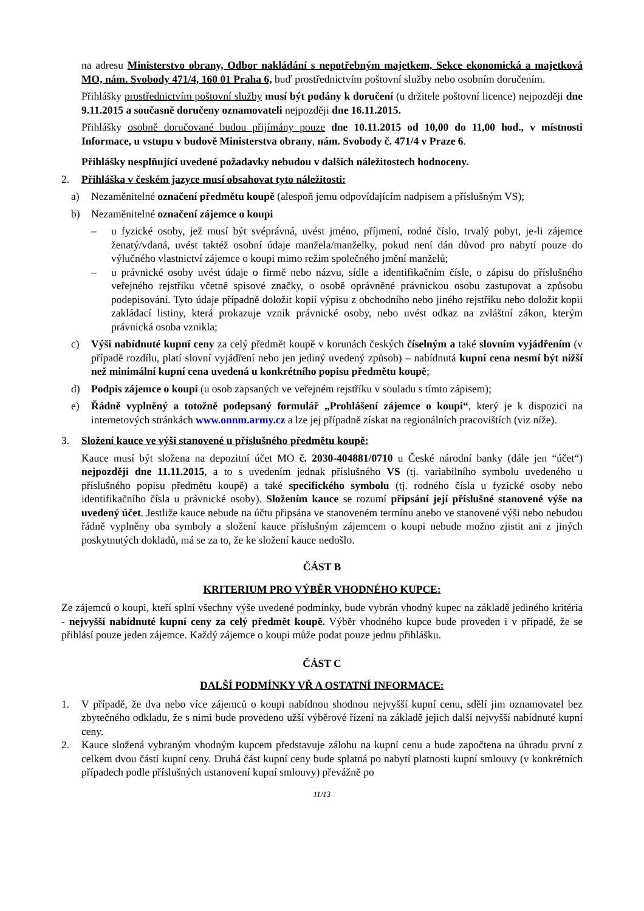na adresu Ministerstvo obrany, Odbor nakládání s nepotřebným majetkem, Sekce ekonomická a majetková MO, nám. Svobody 471/4, 160 01 Praha 6, buď prostřednictvím poštovní služby nebo osobním doručením.
Přihlášky prostřednictvím poštovní služby musí být podány k doručení (u držitele poštovní licence) nejpozději dne 9.11.2015 a současně doručeny oznamovateli nejpozději dne 16.11.2015.
Přihlášky osobně doručované budou přijímány pouze dne 10.11.2015 od 10,00 do 11,00 hod., v místnosti Informace, u vstupu v budově Ministerstva obrany, nám. Svobody č. 471/4 v Praze 6.
Přihlášky nesplňující uvedené požadavky nebudou v dalších náležitostech hodnoceny.
2. Přihláška v českém jazyce musí obsahovat tyto náležitosti:
a) Nezaměnitelné označení předmětu koupě (alespoň jemu odpovídajícím nadpisem a příslušným VS);
b) Nezaměnitelné označení zájemce o koupi
– u fyzické osoby, jež musí být svéprávná, uvést jméno, příjmení, rodné číslo, trvalý pobyt, je-li zájemce ženatý/vdaná, uvést taktéž osobní údaje manžela/manželky, pokud není dán důvod pro nabytí pouze do výlučného vlastnictví zájemce o koupi mimo režim společného jmění manželů;
– u právnické osoby uvést údaje o firmě nebo názvu, sídle a identifikačním čísle, o zápisu do příslušného veřejného rejstříku včetně spisové značky, o osobě oprávněné právnickou osobu zastupovat a způsobu podepisování. Tyto údaje případně doložit kopií výpisu z obchodního nebo jiného rejstříku nebo doložit kopii zakládací listiny, která prokazuje vznik právnické osoby, nebo uvést odkaz na zvláštní zákon, kterým právnická osoba vznikla;
c) Výši nabídnuté kupní ceny za celý předmět koupě v korunách českých číselným a také slovním vyjádřením (v případě rozdílu, platí slovní vyjádření nebo jen jediný uvedený způsob) – nabídnutá kupní cena nesmí být nižší než minimální kupní cena uvedená u konkrétního popisu předmětu koupě;
d) Podpis zájemce o koupi (u osob zapsaných ve veřejném rejstříku v souladu s tímto zápisem);
e) Řádně vyplněný a totožně podepsaný formulář „Prohlášení zájemce o koupi“, který je k dispozici na internetových stránkách www.onnm.army.cz a lze jej případně získat na regionálních pracovištích (viz níže).
3. Složení kauce ve výši stanovené u příslušného předmětu koupě:
Kauce musí být složena na depozitní účet MO č. 2030-404881/0710 u České národní banky (dále jen “účet“) nejpozději dne 11.11.2015, a to s uvedením jednak příslušného VS (tj. variabilního symbolu uvedeného u příslušného popisu předmětu koupě) a také specifického symbolu (tj. rodného čísla u fyzické osoby nebo identifikačního čísla u právnické osoby). Složením kauce se rozumí připsání její příslušné stanovené výše na uvedený účet. Jestliže kauce nebude na účtu připsána ve stanoveném termínu anebo ve stanovené výši nebo nebudou řádně vyplněny oba symboly a složení kauce příslušným zájemcem o koupi nebude možno zjistit ani z jiných poskytnutých dokladů, má se za to, že ke složení kauce nedošlo.
ČÁST B
KRITERIUM PRO VÝBĚR VHODNÉHO KUPCE:
Ze zájemců o koupi, kteří splní všechny výše uvedené podmínky, bude vybrán vhodný kupec na základě jediného kritéria - nejvyšší nabídnuté kupní ceny za celý předmět koupě. Výběr vhodného kupce bude proveden i v případě, že se přihlásí pouze jeden zájemce. Každý zájemce o koupi může podat pouze jednu přihlášku.
ČÁST C
DALŠÍ PODMÍNKY VŘ A OSTATNÍ INFORMACE:
1. V případě, že dva nebo více zájemců o koupi nabídnou shodnou nejvyšší kupní cenu, sdělí jim oznamovatel bez zbytečného odkladu, že s nimi bude provedeno užší výběrové řízení na základě jejich další nejvyšší nabídnuté kupní ceny.
2. Kauce složená vybraným vhodným kupcem představuje zálohu na kupní cenu a bude započtena na úhradu první z celkem dvou částí kupní ceny. Druhá část kupní ceny bude splatná po nabytí platnosti kupní smlouvy (v konkrétních případech podle příslušných ustanovení kupní smlouvy) převážně po
11/13